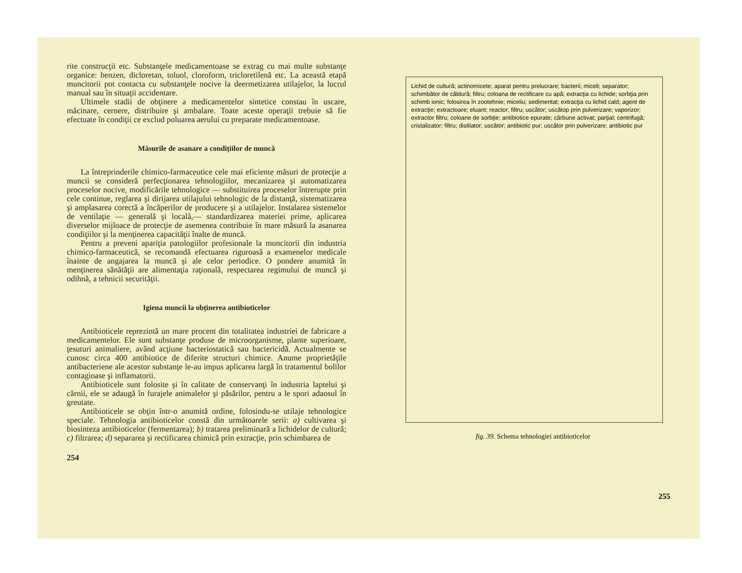rite construcţii etc. Substanţele medicamentoase se extrag cu mai multe substanţe organice: benzen, dicloretan, toluol, cloroform, tricloretilenă etc. La această etapă muncitorii pot contacta cu substanţele nocive la deermetizarea utilajelor, la lucrul manual sau în situaţii accidentare.
Ultimele stadii de obţinere a medicamentelor sintetice constau în uscare, măcinare, cernere, distribuire şi ambalare. Toate aceste operaţii trebuie să fie efectuate în condiţii ce exclud poluarea aerului cu preparate medicamentoase.
Măsurile de asanare a condiţiilor de muncă
La întreprinderile chimico-farmaceutice cele mai eficiente măsuri de protecţie a muncii se consideră perfecţionarea tehnologiilor, mecanizarea şi automatizarea proceselor nocive, modificările tehnologice — substituirea proceselor întrerupte prin cele continue, reglarea şi dirijarea utilajului tehnologic de la distanţă, sistematizarea şi amplasarea corectă a încăperilor de producere şi a utilajelor. Instalarea sistemelor de ventilaţie — generală şi locală,— standardizarea materiei prime, aplicarea diverselor mijloace de protecţie de asemenea contribuie în mare măsură la asanarea condiţiilor şi la menţinerea capacităţii înalte de muncă.
Pentru a preveni apariţia patologiilor profesionale la muncitorii din industria chimico-farmaceutică, se recomandă efectuarea riguroasă a examenelor medicale înainte de angajarea la muncă şi ale celor periodice. O pondere anumită în menţinerea sănătăţii are alimentaţia raţională, respectarea regimului de muncă şi odihnă, a tehnicii securităţii.
Igiena muncii la obţinerea antibioticelor
Antibioticele reprezintă un mare procent din totalitatea industriei de fabricare a medicamentelor. Ele sunt substanţe produse de microorganisme, plante superioare, ţesuturi animaliere, având acţiune bacteriostatică sau bactericidă. Actualmente se cunosc circa 400 antibiotice de diferite structuri chimice. Anume proprietăţile antibacteriene ale acestor substanţe le-au impus aplicarea largă în tratamentul bolilor contagioase şi inflamatorii.
Antibioticele sunt folosite şi în calitate de conservanţi în industria laptelui şi cărnii, ele se adaugă în furajele animalelor şi păsărilor, pentru a le spori adaosul în greutate.
Antibioticele se obţin într-o anumită ordine, folosindu-se utilaje tehnologice speciale. Tehnologia antibioticelor constă din următoarele serii: a) cultivarea şi biosinteza antibioticelor (fermentarea); b) tratarea preliminară a lichidelor de cultură; c) filtrarea; d) separarea şi rectificarea chimică prin extracţie, prin schimbarea de
254
Lichid de cultură; actinomicete; aparat pentru prelucrare; bacterii; miceli; separator; schimbător de căldură; filtru; coloana de rectificare cu apă; extracţia cu lichide; sorbţia prin schimb ionic; folosirea în zootehnie; miceliu; sedimentat; extracţia cu lichid cald; agent de extracţie; extractoare; eluant; reactor; filtru; uscător; uscătop prin pulverizare; vaporizor; extractor filtru; coloane de sorbţie; antibiotice epurate; cărbune activat; parţial; centrifugă; cristalizator; filtru; distilator; uscător; antibiotic pur; uscător prin pulverizare; antibiotic pur
fig. 39. Schema tehnologiei antibioticelor
255